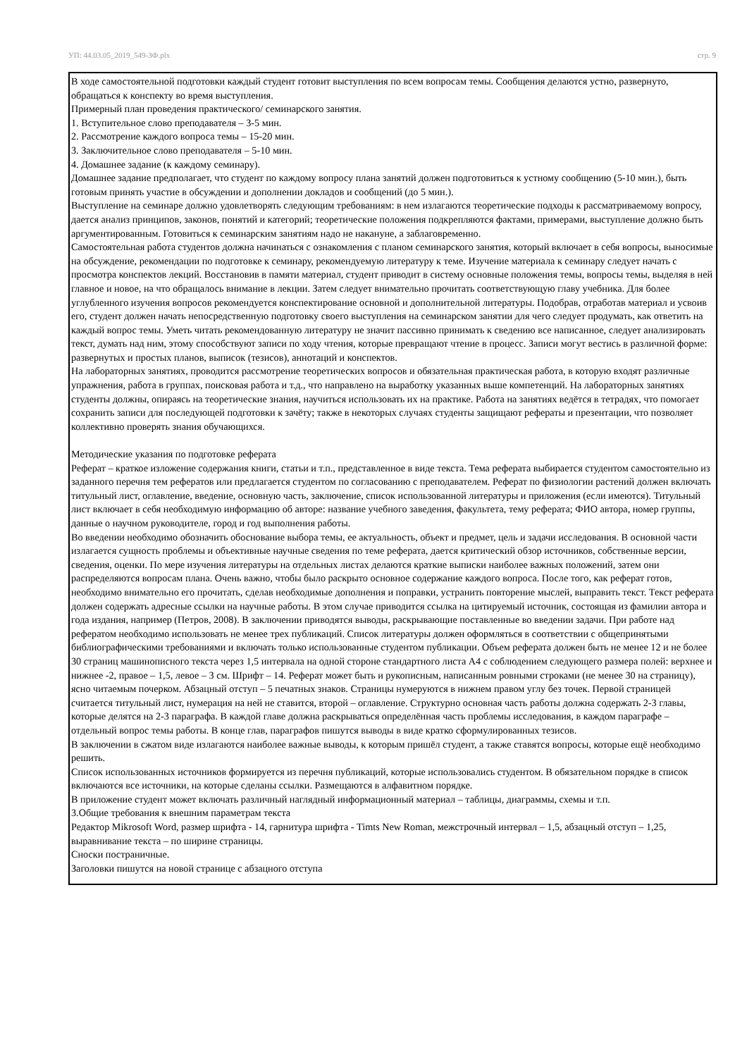УП: 44.03.05_2019_549-ЗФ.plx стр. 9
В ходе самостоятельной подготовки каждый студент готовит выступления по всем вопросам темы. Сообщения делаются устно, развернуто, обращаться к конспекту во время выступления.
Примерный план проведения практического/ семинарского занятия.
1. Вступительное слово преподавателя – 3-5 мин.
2. Рассмотрение каждого вопроса темы – 15-20 мин.
3. Заключительное слово преподавателя – 5-10 мин.
4. Домашнее задание (к каждому семинару).
Домашнее задание предполагает, что студент по каждому вопросу плана занятий должен подготовиться к устному сообщению (5-10 мин.), быть готовым принять участие в обсуждении и дополнении докладов и сообщений (до 5 мин.).
Выступление на семинаре должно удовлетворять следующим требованиям: в нем излагаются теоретические подходы к рассматриваемому вопросу, дается анализ принципов, законов, понятий и категорий; теоретические положения подкрепляются фактами, примерами, выступление должно быть аргументированным. Готовиться к семинарским занятиям надо не накануне, а заблаговременно.
Самостоятельная работа студентов должна начинаться с ознакомления с планом семинарского занятия, который включает в себя вопросы, выносимые на обсуждение, рекомендации по подготовке к семинару, рекомендуемую литературу к теме. Изучение материала к семинару следует начать с просмотра конспектов лекций. Восстановив в памяти материал, студент приводит в систему основные положения темы, вопросы темы, выделяя в ней главное и новое, на что обращалось внимание в лекции. Затем следует внимательно прочитать соответствующую главу учебника. Для более углубленного изучения вопросов рекомендуется конспектирование основной и дополнительной литературы. Подобрав, отработав материал и усвоив его, студент должен начать непосредственную подготовку своего выступления на семинарском занятии для чего следует продумать, как ответить на каждый вопрос темы. Уметь читать рекомендованную литературу не значит пассивно принимать к сведению все написанное, следует анализировать текст, думать над ним, этому способствуют записи по ходу чтения, которые превращают чтение в процесс. Записи могут вестись в различной форме: развернутых и простых планов, выписок (тезисов), аннотаций и конспектов.
На лабораторных занятиях, проводится рассмотрение теоретических вопросов и обязательная практическая работа, в которую входят различные упражнения, работа в группах, поисковая работа и т.д., что направлено на выработку указанных выше компетенций. На лабораторных занятиях студенты должны, опираясь на теоретические знания, научиться использовать их на практике. Работа на занятиях ведётся в тетрадях, что помогает сохранить записи для последующей подготовки к зачёту; также в некоторых случаях студенты защищают рефераты и презентации, что позволяет коллективно проверять знания обучающихся.
Методические указания по подготовке реферата
Реферат – краткое изложение содержания книги, статьи и т.п., представленное в виде текста. Тема реферата выбирается студентом самостоятельно из заданного перечня тем рефератов или предлагается студентом по согласованию с преподавателем. Реферат по физиологии растений должен включать титульный лист, оглавление, введение, основную часть, заключение, список использованной литературы и приложения (если имеются). Титульный лист включает в себя необходимую информацию об авторе: название учебного заведения, факультета, тему реферата; ФИО автора, номер группы, данные о научном руководителе, город и год выполнения работы.
Во введении необходимо обозначить обоснование выбора темы, ее актуальность, объект и предмет, цель и задачи исследования. В основной части излагается сущность проблемы и объективные научные сведения по теме реферата, дается критический обзор источников, собственные версии, сведения, оценки. По мере изучения литературы на отдельных листах делаются краткие выписки наиболее важных положений, затем они распределяются вопросам плана. Очень важно, чтобы было раскрыто основное содержание каждого вопроса. После того, как реферат готов, необходимо внимательно его прочитать, сделав необходимые дополнения и поправки, устранить повторение мыслей, выправить текст. Текст реферата должен содержать адресные ссылки на научные работы. В этом случае приводится ссылка на цитируемый источник, состоящая из фамилии автора и года издания, например (Петров, 2008). В заключении приводятся выводы, раскрывающие поставленные во введении задачи. При работе над рефератом необходимо использовать не менее трех публикаций. Список литературы должен оформляться в соответствии с общепринятыми библиографическими требованиями и включать только использованные студентом публикации. Объем реферата должен быть не менее 12 и не более 30 страниц машинописного текста через 1,5 интервала на одной стороне стандартного листа А4 с соблюдением следующего размера полей: верхнее и нижнее -2, правое – 1,5, левое – 3 см. Шрифт – 14. Реферат может быть и рукописным, написанным ровными строками (не менее 30 на страницу), ясно читаемым почерком. Абзацный отступ – 5 печатных знаков. Страницы нумеруются в нижнем правом углу без точек. Первой страницей считается титульный лист, нумерация на ней не ставится, второй – оглавление. Структурно основная часть работы должна содержать 2-3 главы, которые делятся на 2-3 параграфа. В каждой главе должна раскрываться определённая часть проблемы исследования, в каждом параграфе – отдельный вопрос темы работы. В конце глав, параграфов пишутся выводы в виде кратко сформулированных тезисов.
В заключении в сжатом виде излагаются наиболее важные выводы, к которым пришёл студент, а также ставятся вопросы, которые ещё необходимо решить.
Список использованных источников формируется из перечня публикаций, которые использовались студентом. В обязательном порядке в список включаются все источники, на которые сделаны ссылки. Размещаются в алфавитном порядке.
В приложение студент может включать различный наглядный информационный материал – таблицы, диаграммы, схемы и т.п.
3.Общие требования к внешним параметрам текста
Редактор Mikrosoft Word, размер шрифта - 14, гарнитура шрифта - Timts New Roman, межстрочный интервал – 1,5, абзацный отступ – 1,25, выравнивание текста – по ширине страницы.
Сноски постраничные.
Заголовки пишутся на новой странице с абзацного отступа